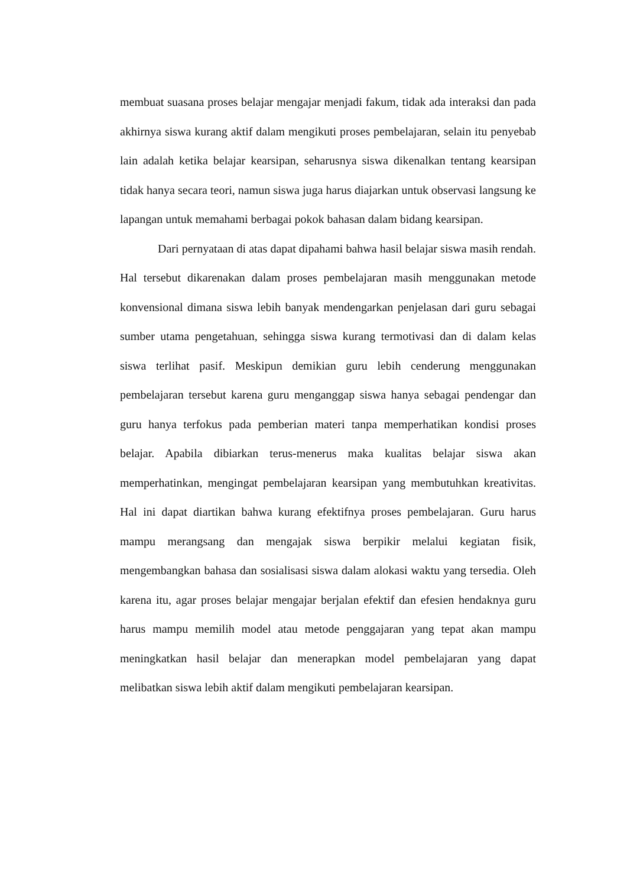membuat suasana proses belajar mengajar menjadi fakum, tidak ada interaksi dan pada akhirnya siswa kurang aktif dalam mengikuti proses pembelajaran, selain itu penyebab lain adalah ketika belajar kearsipan, seharusnya siswa dikenalkan tentang kearsipan tidak hanya secara teori, namun siswa juga harus diajarkan untuk observasi langsung ke lapangan untuk memahami berbagai pokok bahasan dalam bidang kearsipan.
Dari pernyataan di atas dapat dipahami bahwa hasil belajar siswa masih rendah. Hal tersebut dikarenakan dalam proses pembelajaran masih menggunakan metode konvensional dimana siswa lebih banyak mendengarkan penjelasan dari guru sebagai sumber utama pengetahuan, sehingga siswa kurang termotivasi dan di dalam kelas siswa terlihat pasif. Meskipun demikian guru lebih cenderung menggunakan pembelajaran tersebut karena guru menganggap siswa hanya sebagai pendengar dan guru hanya terfokus pada pemberian materi tanpa memperhatikan kondisi proses belajar. Apabila dibiarkan terus-menerus maka kualitas belajar siswa akan memperhatinkan, mengingat pembelajaran kearsipan yang membutuhkan kreativitas. Hal ini dapat diartikan bahwa kurang efektifnya proses pembelajaran. Guru harus mampu merangsang dan mengajak siswa berpikir melalui kegiatan fisik, mengembangkan bahasa dan sosialisasi siswa dalam alokasi waktu yang tersedia. Oleh karena itu, agar proses belajar mengajar berjalan efektif dan efesien hendaknya guru harus mampu memilih model atau metode penggajaran yang tepat akan mampu meningkatkan hasil belajar dan menerapkan model pembelajaran yang dapat melibatkan siswa lebih aktif dalam mengikuti pembelajaran kearsipan.